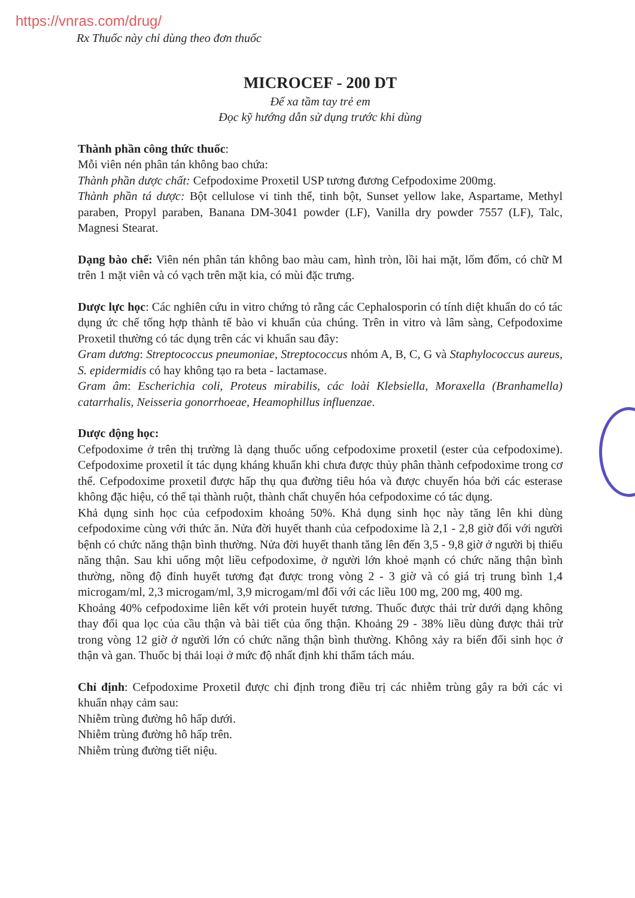https://vnras.com/drug/
Rx Thuốc này chỉ dùng theo đơn thuốc
MICROCEF - 200 DT
Để xa tầm tay trẻ em
Đọc kỹ hướng dẫn sử dụng trước khi dùng
Thành phần công thức thuốc:
Mỗi viên nén phân tán không bao chứa:
Thành phần dược chất: Cefpodoxime Proxetil USP tương đương Cefpodoxime 200mg.
Thành phần tá dược: Bột cellulose vi tinh thể, tinh bột, Sunset yellow lake, Aspartame, Methyl paraben, Propyl paraben, Banana DM-3041 powder (LF), Vanilla dry powder 7557 (LF), Talc, Magnesi Stearat.
Dạng bào chế: Viên nén phân tán không bao màu cam, hình tròn, lồi hai mặt, lốm đốm, có chữ M trên 1 mặt viên và có vạch trên mặt kia, có mùi đặc trưng.
Dược lực học: Các nghiên cứu in vitro chứng tỏ rằng các Cephalosporin có tính diệt khuẩn do có tác dụng ức chế tổng hợp thành tế bào vi khuẩn của chúng. Trên in vitro và lâm sàng, Cefpodoxime Proxetil thường có tác dụng trên các vi khuẩn sau đây:
Gram dương: Streptococcus pneumoniae, Streptococcus nhóm A, B, C, G và Staphylococcus aureus, S. epidermidis có hay không tạo ra beta - lactamase.
Gram âm: Escherichia coli, Proteus mirabilis, các loài Klebsiella, Moraxella (Branhamella) catarrhalis, Neisseria gonorrhoeae, Heamophillus influenzae.
Dược động học:
Cefpodoxime ở trên thị trường là dạng thuốc uống cefpodoxime proxetil (ester của cefpodoxime). Cefpodoxime proxetil ít tác dụng kháng khuẩn khi chưa được thủy phân thành cefpodoxime trong cơ thể. Cefpodoxime proxetil được hấp thụ qua đường tiêu hóa và được chuyển hóa bởi các esterase không đặc hiệu, có thể tại thành ruột, thành chất chuyển hóa cefpodoxime có tác dụng.
Khả dụng sinh học của cefpodoxim khoảng 50%. Khả dụng sinh học này tăng lên khi dùng cefpodoxime cùng với thức ăn. Nửa đời huyết thanh của cefpodoxime là 2,1 - 2,8 giờ đối với người bệnh có chức năng thận bình thường. Nửa đời huyết thanh tăng lên đến 3,5 - 9,8 giờ ở người bị thiểu năng thận. Sau khi uống một liều cefpodoxime, ở người lớn khoẻ mạnh có chức năng thận bình thường, nồng độ đỉnh huyết tương đạt được trong vòng 2 - 3 giờ và có giá trị trung bình 1,4 microgam/ml, 2,3 microgam/ml, 3,9 microgam/ml đối với các liều 100 mg, 200 mg, 400 mg.
Khoảng 40% cefpodoxime liên kết với protein huyết tương. Thuốc được thải trừ dưới dạng không thay đổi qua lọc của cầu thận và bài tiết của ống thận. Khoảng 29 - 38% liều dùng được thải trừ trong vòng 12 giờ ở người lớn có chức năng thận bình thường. Không xảy ra biến đổi sinh học ở thận và gan. Thuốc bị thải loại ở mức độ nhất định khi thẩm tách máu.
Chỉ định: Cefpodoxime Proxetil được chỉ định trong điều trị các nhiễm trùng gây ra bởi các vi khuẩn nhạy cảm sau:
Nhiễm trùng đường hô hấp dưới.
Nhiễm trùng đường hô hấp trên.
Nhiễm trùng đường tiết niệu.